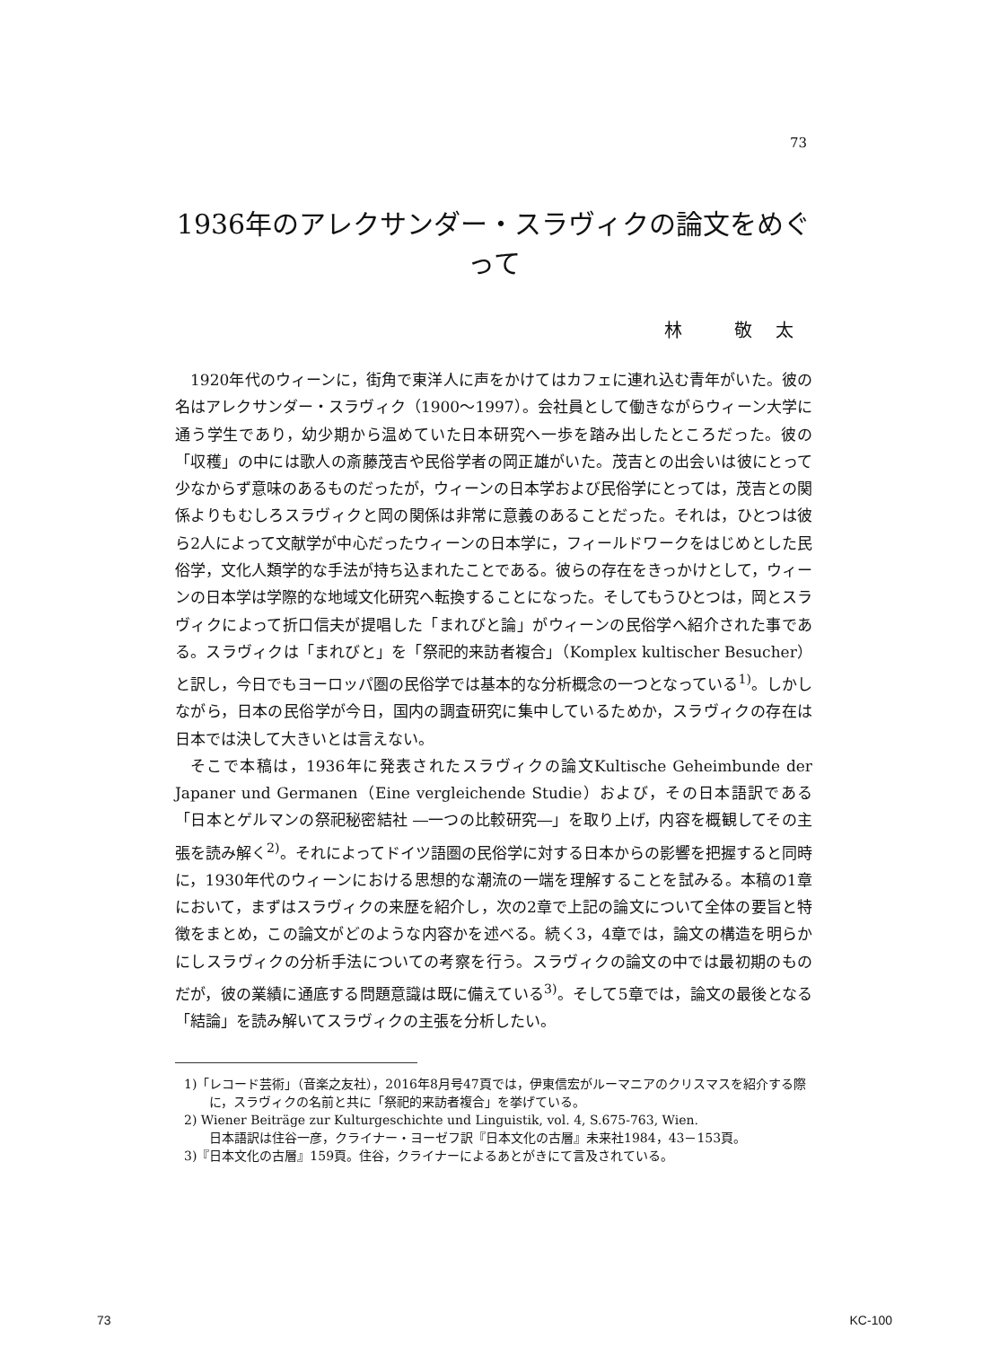73
1936年のアレクサンダー・スラヴィクの論文をめぐって
林 敬太
1920年代のウィーンに，街角で東洋人に声をかけてはカフェに連れ込む青年がいた。彼の名はアレクサンダー・スラヴィク（1900〜1997）。会社員として働きながらウィーン大学に通う学生であり，幼少期から温めていた日本研究へ一歩を踏み出したところだった。彼の「収穫」の中には歌人の斎藤茂吉や民俗学者の岡正雄がいた。茂吉との出会いは彼にとって少なからず意味のあるものだったが，ウィーンの日本学および民俗学にとっては，茂吉との関係よりもむしろスラヴィクと岡の関係は非常に意義のあることだった。それは，ひとつは彼ら2人によって文献学が中心だったウィーンの日本学に，フィールドワークをはじめとした民俗学，文化人類学的な手法が持ち込まれたことである。彼らの存在をきっかけとして，ウィーンの日本学は学際的な地域文化研究へ転換することになった。そしてもうひとつは，岡とスラヴィクによって折口信夫が提唱した「まれびと論」がウィーンの民俗学へ紹介された事である。スラヴィクは「まれびと」を「祭祀的来訪者複合」（Komplex kultischer Besucher）と訳し，今日でもヨーロッパ圏の民俗学では基本的な分析概念の一つとなっている<sup>1)</sup>。しかしながら，日本の民俗学が今日，国内の調査研究に集中しているためか，スラヴィクの存在は日本では決して大きいとは言えない。
そこで本稿は，1936年に発表されたスラヴィクの論文Kultische Geheimbunde der Japaner und Germanen（Eine vergleichende Studie）および，その日本語訳である「日本とゲルマンの祭祀秘密結社 ―一つの比較研究―」を取り上げ，内容を概観してその主張を読み解く<sup>2)</sup>。それによってドイツ語圏の民俗学に対する日本からの影響を把握すると同時に，1930年代のウィーンにおける思想的な潮流の一端を理解することを試みる。本稿の1章において，まずはスラヴィクの来歴を紹介し，次の2章で上記の論文について全体の要旨と特徴をまとめ，この論文がどのような内容かを述べる。続く3，4章では，論文の構造を明らかにしスラヴィクの分析手法についての考察を行う。スラヴィクの論文の中では最初期のものだが，彼の業績に通底する問題意識は既に備えている<sup>3)</sup>。そして5章では，論文の最後となる「結論」を読み解いてスラヴィクの主張を分析したい。
1)「レコード芸術」（音楽之友社），2016年8月号47頁では，伊東信宏がルーマニアのクリスマスを紹介する際に，スラヴィクの名前と共に「祭祀的来訪者複合」を挙げている。
2) Wiener Beiträge zur Kulturgeschichte und Linguistik, vol. 4, S.675-763, Wien.
日本語訳は住谷一彦，クライナー・ヨーゼフ訳『日本文化の古層』未来社1984，43－153頁。
3)『日本文化の古層』159頁。住谷，クライナーによるあとがきにて言及されている。
73 KC-100